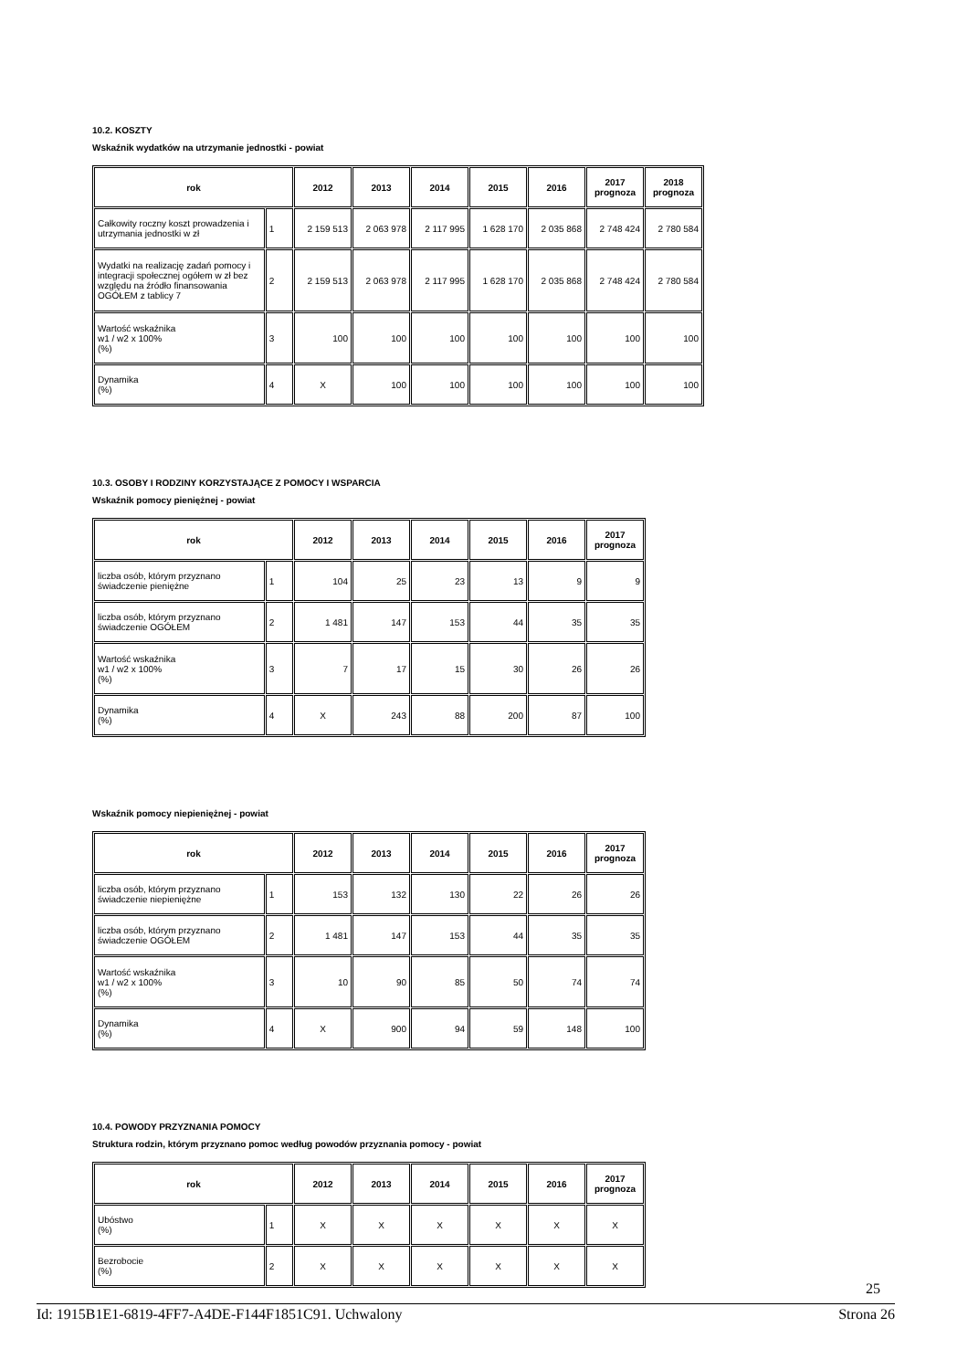10.2. KOSZTY
Wskaźnik wydatków na utrzymanie jednostki - powiat
| rok | | 2012 | 2013 | 2014 | 2015 | 2016 | 2017 prognoza | 2018 prognoza |
| --- | --- | --- | --- | --- | --- | --- | --- | --- |
| Całkowity roczny koszt prowadzenia i utrzymania jednostki w zł | 1 | 2 159 513 | 2 063 978 | 2 117 995 | 1 628 170 | 2 035 868 | 2 748 424 | 2 780 584 |
| Wydatki na realizację zadań pomocy i integracji społecznej ogółem w zł bez względu na źródło finansowania OGÓŁEM z tablicy 7 | 2 | 2 159 513 | 2 063 978 | 2 117 995 | 1 628 170 | 2 035 868 | 2 748 424 | 2 780 584 |
| Wartość wskaźnika w1 / w2 x 100% (%) | 3 | 100 | 100 | 100 | 100 | 100 | 100 | 100 |
| Dynamika (%) | 4 | X | 100 | 100 | 100 | 100 | 100 | 100 |
10.3. OSOBY I RODZINY KORZYSTAJĄCE Z POMOCY I WSPARCIA
Wskaźnik pomocy pieniężnej - powiat
| rok | | 2012 | 2013 | 2014 | 2015 | 2016 | 2017 prognoza |
| --- | --- | --- | --- | --- | --- | --- | --- |
| liczba osób, którym przyznano świadczenie pieniężne | 1 | 104 | 25 | 23 | 13 | 9 | 9 |
| liczba osób, którym przyznano świadczenie OGÓŁEM | 2 | 1 481 | 147 | 153 | 44 | 35 | 35 |
| Wartość wskaźnika w1 / w2 x 100% (%) | 3 | 7 | 17 | 15 | 30 | 26 | 26 |
| Dynamika (%) | 4 | X | 243 | 88 | 200 | 87 | 100 |
Wskaźnik pomocy niepieniężnej - powiat
| rok | | 2012 | 2013 | 2014 | 2015 | 2016 | 2017 prognoza |
| --- | --- | --- | --- | --- | --- | --- | --- |
| liczba osób, którym przyznano świadczenie niepieniężne | 1 | 153 | 132 | 130 | 22 | 26 | 26 |
| liczba osób, którym przyznano świadczenie OGÓŁEM | 2 | 1 481 | 147 | 153 | 44 | 35 | 35 |
| Wartość wskaźnika w1 / w2 x 100% (%) | 3 | 10 | 90 | 85 | 50 | 74 | 74 |
| Dynamika (%) | 4 | X | 900 | 94 | 59 | 148 | 100 |
10.4. POWODY PRZYZNANIA POMOCY
Struktura rodzin, którym przyznano pomoc według powodów przyznania pomocy - powiat
| rok | | 2012 | 2013 | 2014 | 2015 | 2016 | 2017 prognoza |
| --- | --- | --- | --- | --- | --- | --- | --- |
| Ubóstwo (%) | 1 | X | X | X | X | X | X |
| Bezrobocie (%) | 2 | X | X | X | X | X | X |
25
Id: 1915B1E1-6819-4FF7-A4DE-F144F1851C91. Uchwalony Strona 26